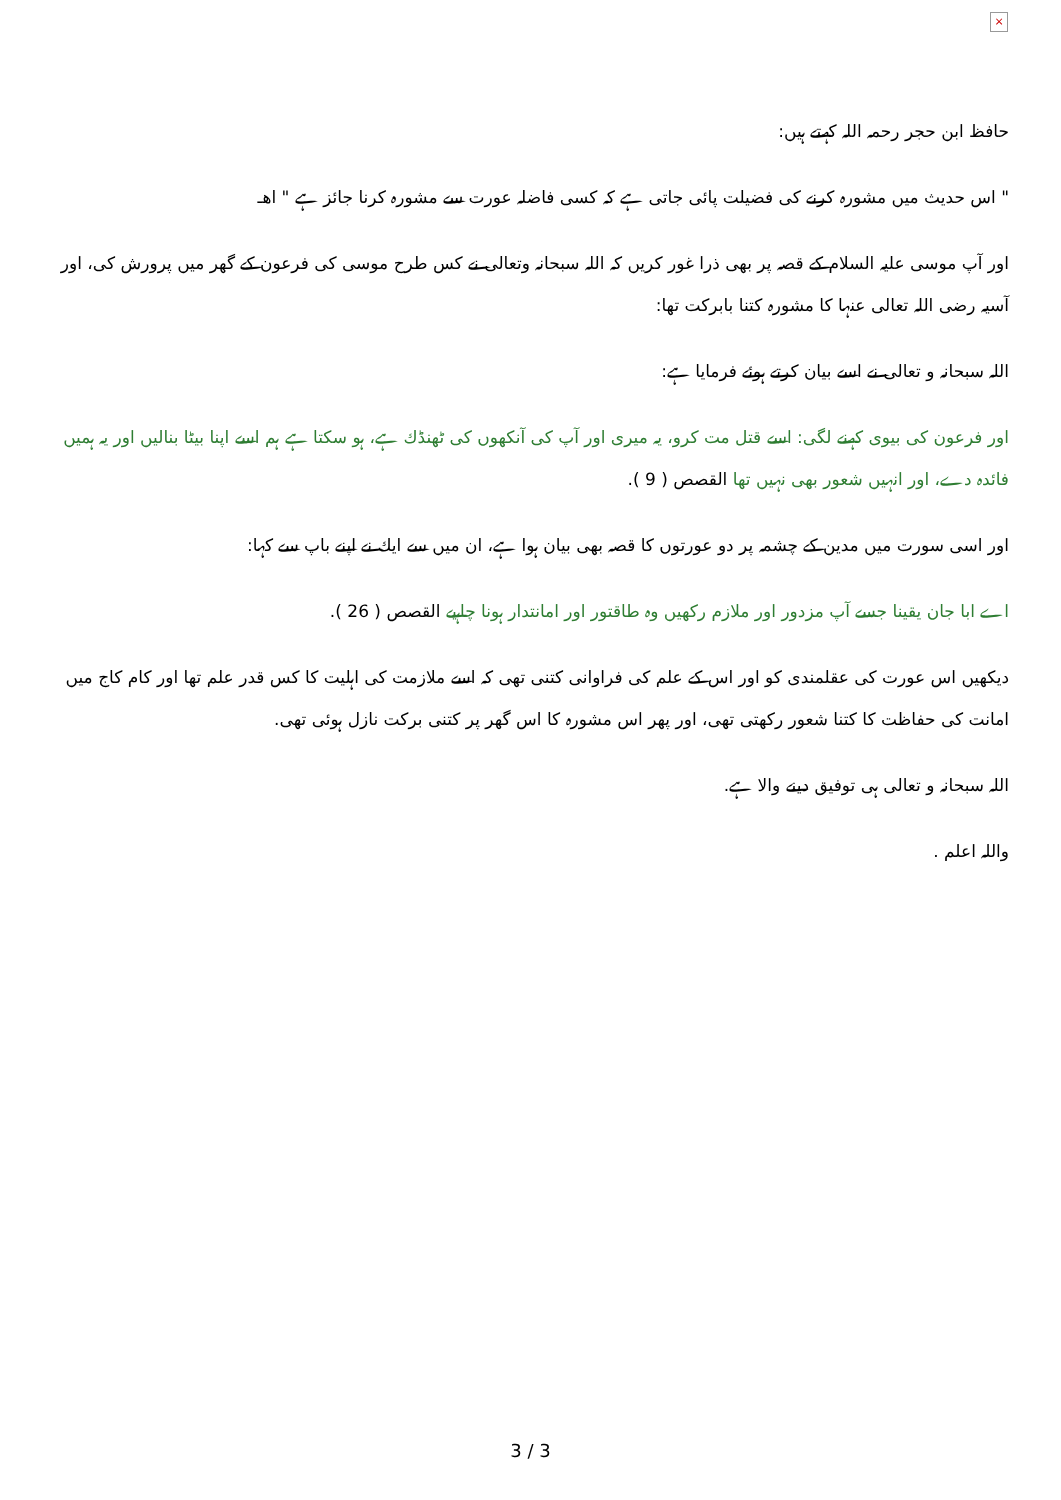×
حافظ ابن حجر رحمہ اللہ كہتے ہيں:
" اس حديث ميں مشورہ كرنے كى فضيلت پائى جاتى ہے كہ كسى فاضلہ عورت سے مشورہ كرنا جائز ہے " اھـ
اور آپ موسى عليہ السلام كے قصہ پر بھى ذرا غور كريں كہ اللہ سبحانہ وتعالى نے كس طرح موسى كى فرعون كے گھر ميں پرورش كى، اور آسيہ رضى اللہ تعالى عنہا كا مشورہ كتنا بابركت تھا:
اللہ سبحانہ و تعالى نے اسے بيان كرتے ہوئے فرمايا ہے:
اور فرعون كى بيوى كہنے لگى: اسے قتل مت كرو، يہ ميرى اور آپ كى آنكھوں كى ٹھنڈك ہے، ہو سكتا ہے ہم اسے اپنا بيٹا بناليں اور يہ ہميں فائدہ دے، اور انہيں شعور بھى نہيں تھا القصص ( 9 ).
اور اسى سورت ميں مدين كے چشمہ پر دو عورتوں كا قصہ بھى بيان ہوا ہے، ان ميں سے ايك نے اپنے باپ سے كہا:
اے ابا جان يقينا جسے آپ مزدور اور ملازم ركھيں وہ طاقتور اور امانتدار ہونا چاہيے القصص ( 26 ).
ديكھيں اس عورت كى عقلمندى كو اور اس كے علم كى فراوانى كتنى تھى كہ اسے ملازمت كى اہليت كا كس قدر علم تھا اور كام كاج ميں امانت كى حفاظت كا كتنا شعور ركھتى تھى، اور پھر اس مشورہ كا اس گھر پر كتنى بركت نازل ہوئى تھى.
اللہ سبحانہ و تعالى ہى توفيق دينے والا ہے.
واللہ اعلم .
3 / 3